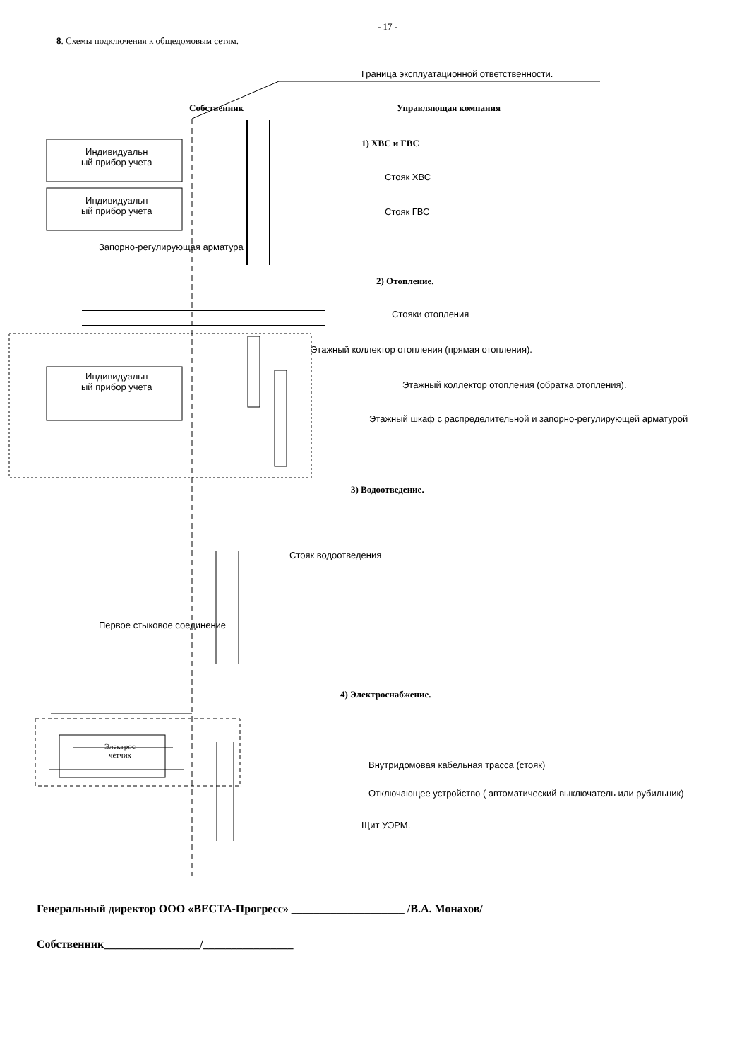- 17 -
8. Схемы подключения к общедомовым сетям.
Граница эксплуатационной ответственности.
Собственник Управляющая компания
1) ХВС и ГВС
Индивидуальн
ый прибор учета
Стояк ХВС
Индивидуальн
ый прибор учета
Стояк ГВС
Запорно-регулирующая арматура
2) Отопление.
Стояки отопления
Этажный коллектор отопления (прямая отопления).
Индивидуальн
ый прибор учета
Этажный коллектор отопления (обратка отопления).
Этажный шкаф с распределительной и запорно-регулирующей арматурой
3) Водоотведение.
Стояк водоотведения
Первое стыковое соединение
4) Электроснабжение.
Электрос
четчик
Внутридомовая кабельная трасса (стояк)
Отключающее устройство ( автоматический выключатель или рубильник)
Щит УЭРМ.
Генеральный директор ООО «ВЕСТА-Прогресс» ____________________ /В.А. Монахов/
Собственник_________________/________________